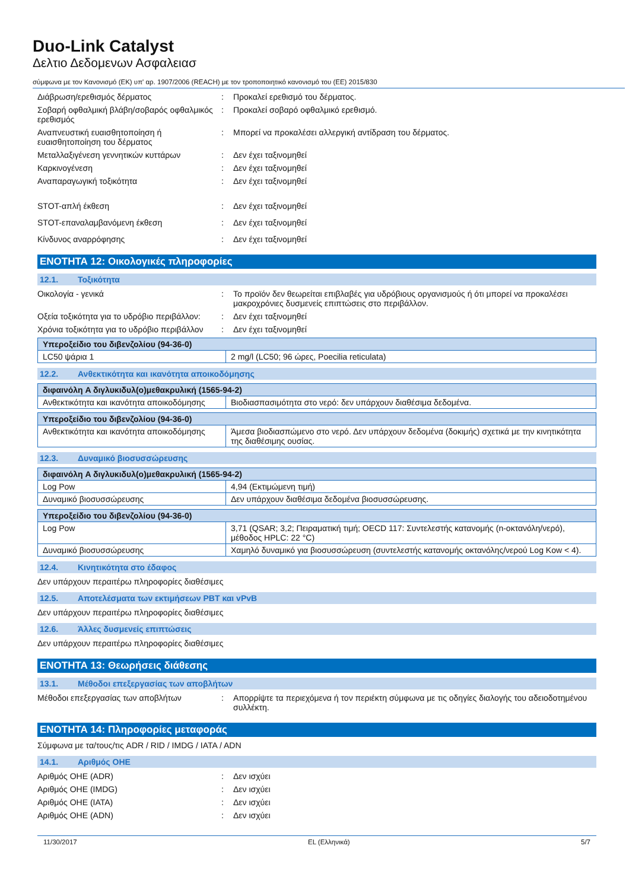Duo-Link Catalyst
Δελτιο Δεδομενων Ασφαλειασ
σύμφωνα με τον Κανονισμό (ΕΚ) υπ' αρ. 1907/2006 (REACH) με τον τροποποιητικό κανονισμό του (ΕΕ) 2015/830
Διάβρωση/ερεθισμός δέρματος : Προκαλεί ερεθισμό του δέρματος.
Σοβαρή οφθαλμική βλάβη/σοβαρός οφθαλμικός ερεθισμός
: Προκαλεί σοβαρό οφθαλμικό ερεθισμό.
Αναπνευστική ευαισθητοποίηση ή ευαισθητοποίηση του δέρματος
: Μπορεί να προκαλέσει αλλεργική αντίδραση του δέρματος.
Μεταλλαξιγένεση γεννητικών κυττάρων : Δεν έχει ταξινομηθεί
Καρκινογένεση : Δεν έχει ταξινομηθεί
Αναπαραγωγική τοξικότητα : Δεν έχει ταξινομηθεί
STOT-απλή έκθεση : Δεν έχει ταξινομηθεί
STOT-επαναλαμβανόμενη έκθεση : Δεν έχει ταξινομηθεί
Κίνδυνος αναρρόφησης : Δεν έχει ταξινομηθεί
ΕΝΟΤΗΤΑ 12: Οικολογικές πληροφορίες
12.1. Τοξικότητα
Οικολογία - γενικά : Το προϊόν δεν θεωρείται επιβλαβές για υδρόβιους οργανισμούς ή ότι μπορεί να προκαλέσει μακροχρόνιες δυσμενείς επιπτώσεις στο περιβάλλον.
Οξεία τοξικότητα για το υδρόβιο περιβάλλον:
: Δεν έχει ταξινομηθεί
Χρόνια τοξικότητα για το υδρόβιο περιβάλλον
: Δεν έχει ταξινομηθεί
| Υπεροξείδιο του διβενζολίου (94-36-0) | |
| --- | --- |
| LC50 ψάρια 1 | 2 mg/l (LC50; 96 ώρες, Poecilia reticulata) |
12.2. Ανθεκτικότητα και ικανότητα αποικοδόμησης
| διφαινόλη A διγλυκιδυλ(ο)μεθακρυλική (1565-94-2) | |
| --- | --- |
| Ανθεκτικότητα και ικανότητα αποικοδόμησης | Βιοδιασπασιμότητα στο νερό: δεν υπάρχουν διαθέσιμα δεδομένα. |
| Υπεροξείδιο του διβενζολίου (94-36-0) | |
| --- | --- |
| Ανθεκτικότητα και ικανότητα αποικοδόμησης | Άμεσα βιοδιασπώμενο στο νερό. Δεν υπάρχουν δεδομένα (δοκιμής) σχετικά με την κινητικότητα της διαθέσιμης ουσίας. |
12.3. Δυναμικό βιοσυσσώρευσης
| διφαινόλη A διγλυκιδυλ(ο)μεθακρυλική (1565-94-2) | |
| --- | --- |
| Log Pow | 4,94 (Εκτιμώμενη τιμή) |
| Δυναμικό βιοσυσσώρευσης | Δεν υπάρχουν διαθέσιμα δεδομένα βιοσυσσώρευσης. |
| Υπεροξείδιο του διβενζολίου (94-36-0) | |
| --- | --- |
| Log Pow | 3,71 (QSAR; 3,2; Πειραματική τιμή; OECD 117: Συντελεστής κατανομής (n-οκτανόλη/νερό), μέθοδος HPLC: 22 °C) |
| Δυναμικό βιοσυσσώρευσης | Χαμηλό δυναμικό για βιοσυσσώρευση (συντελεστής κατανομής οκτανόλης/νερού Log Kow < 4). |
12.4. Κινητικότητα στο έδαφος
Δεν υπάρχουν περαιτέρω πληροφορίες διαθέσιμες
12.5. Αποτελέσματα των εκτιμήσεων PBT και vPvB
Δεν υπάρχουν περαιτέρω πληροφορίες διαθέσιμες
12.6. Άλλες δυσμενείς επιπτώσεις
Δεν υπάρχουν περαιτέρω πληροφορίες διαθέσιμες
ΕΝΟΤΗΤΑ 13: Θεωρήσεις διάθεσης
13.1. Μέθοδοι επεξεργασίας των αποβλήτων
Μέθοδοι επεξεργασίας των αποβλήτων : Απορρίψτε τα περιεχόμενα ή τον περιέκτη σύμφωνα με τις οδηγίες διαλογής του αδειοδοτημένου συλλέκτη.
ΕΝΟΤΗΤΑ 14: Πληροφορίες μεταφοράς
Σύμφωνα με τα/τους/τις ADR / RID / IMDG / IATA / ADN
14.1. Αριθμός ΟΗΕ
Αριθμός ΟΗΕ (ADR) : Δεν ισχύει
Αριθμός ΟΗΕ (IMDG) : Δεν ισχύει
Αριθμός ΟΗΕ (IATA) : Δεν ισχύει
Αριθμός ΟΗΕ (ADN) : Δεν ισχύει
11/30/2017 EL (Ελληνικά) 5/7